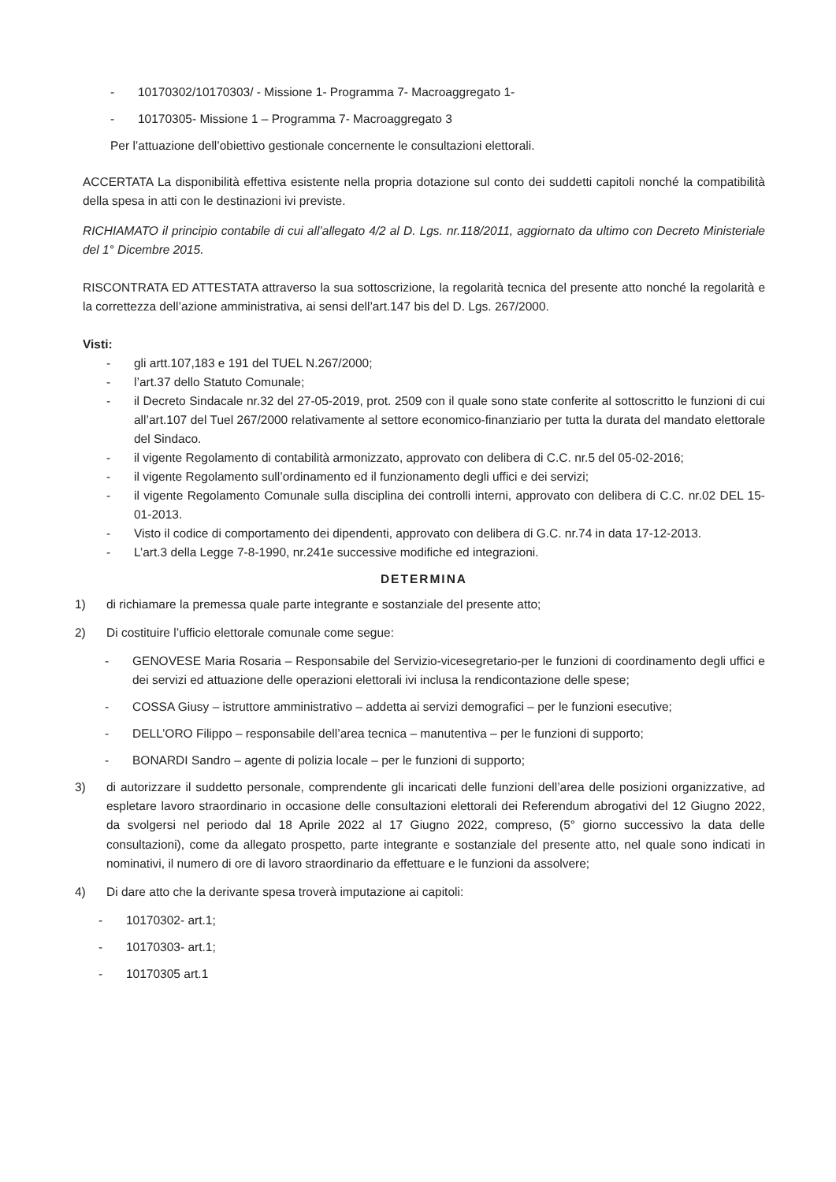- 10170302/10170303/ - Missione 1- Programma 7- Macroaggregato 1-
- 10170305- Missione 1 – Programma 7- Macroaggregato 3
Per l’attuazione dell’obiettivo gestionale concernente le consultazioni elettorali.
ACCERTATA La disponibilità effettiva esistente nella propria dotazione sul conto dei suddetti capitoli nonché la compatibilità della spesa in atti con le destinazioni ivi previste.
RICHIAMATO il principio contabile di cui all’allegato 4/2 al D. Lgs. nr.118/2011, aggiornato da ultimo con Decreto Ministeriale del 1° Dicembre 2015.
RISCONTRATA ED ATTESTATA attraverso la sua sottoscrizione, la regolarità tecnica del presente atto nonché la regolarità e la correttezza dell’azione amministrativa, ai sensi dell’art.147 bis del D. Lgs. 267/2000.
Visti:
- gli artt.107,183 e 191 del TUEL N.267/2000;
- l’art.37 dello Statuto Comunale;
- il Decreto Sindacale nr.32 del 27-05-2019, prot. 2509 con il quale sono state conferite al sottoscritto le funzioni di cui all’art.107 del Tuel 267/2000 relativamente al settore economico-finanziario per tutta la durata del mandato elettorale del Sindaco.
- il vigente Regolamento di contabilità armonizzato, approvato con delibera di C.C. nr.5 del 05-02-2016;
- il vigente Regolamento sull’ordinamento ed il funzionamento degli uffici e dei servizi;
- il vigente Regolamento Comunale sulla disciplina dei controlli interni, approvato con delibera di C.C. nr.02 DEL 15-01-2013.
- Visto il codice di comportamento dei dipendenti, approvato con delibera di G.C. nr.74 in data 17-12-2013.
- L’art.3 della Legge 7-8-1990, nr.241e successive modifiche ed integrazioni.
DETERMINA
1) di richiamare la premessa quale parte integrante e sostanziale del presente atto;
2) Di costituire l’ufficio elettorale comunale come segue:
- GENOVESE Maria Rosaria – Responsabile del Servizio-vicesegretario-per le funzioni di coordinamento degli uffici e dei servizi ed attuazione delle operazioni elettorali ivi inclusa la rendicontazione delle spese;
- COSSA Giusy – istruttore amministrativo – addetta ai servizi demografici – per le funzioni esecutive;
- DELL’ORO Filippo – responsabile dell’area tecnica – manutentiva – per le funzioni di supporto;
- BONARDI Sandro – agente di polizia locale – per le funzioni di supporto;
3) di autorizzare il suddetto personale, comprendente gli incaricati delle funzioni dell’area delle posizioni organizzative, ad espletare lavoro straordinario in occasione delle consultazioni elettorali dei Referendum abrogativi del 12 Giugno 2022, da svolgersi nel periodo dal 18 Aprile 2022 al 17 Giugno 2022, compreso, (5° giorno successivo la data delle consultazioni), come da allegato prospetto, parte integrante e sostanziale del presente atto, nel quale sono indicati in nominativi, il numero di ore di lavoro straordinario da effettuare e le funzioni da assolvere;
4) Di dare atto che la derivante spesa troverà imputazione ai capitoli:
- 10170302- art.1;
- 10170303- art.1;
- 10170305 art.1